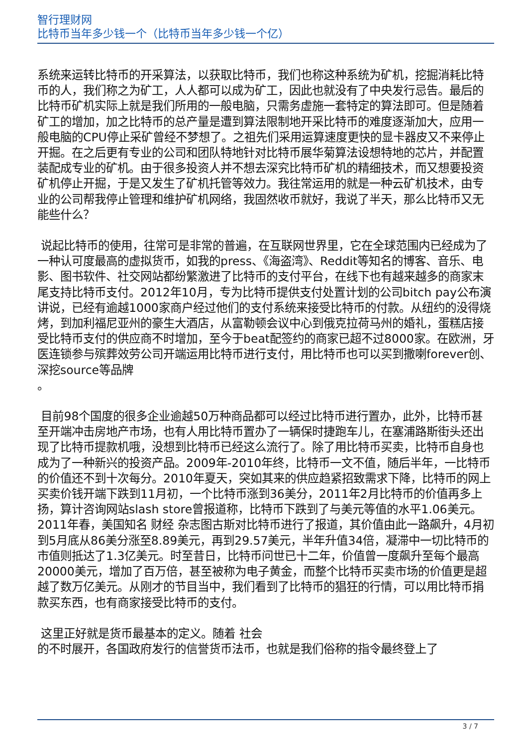智行理财网
比特币当年多少钱一个（比特币当年多少钱一个亿）
系统来运转比特币的开采算法，以获取比特币，我们也称这种系统为矿机，挖掘消耗比特币的人，我们称之为矿工，人人都可以成为矿工，因此也就没有了中央发行忌告。最后的比特币矿机实际上就是我们所用的一般电脑，只需务虚施一套特定的算法即可。但是随着矿工的增加，加之比特币的总产量是遭到算法限制地开采比特币的难度逐渐加大，应用一般电脑的CPU停止采矿曾经不梦想了。之祖先们采用运算速度更快的显卡器皮又不来停止开掘。在之后更有专业的公司和团队特地针对比特币展华菊算法设想特地的芯片，并配置装配成专业的矿机。由于很多投资人并不想去深究比特币矿机的精细技术，而又想要投资矿机停止开掘，于是又发生了矿机托管等效力。我往常运用的就是一种云矿机技术，由专业的公司帮我停止管理和维护矿机网络，我固然收币就好，我说了半天，那么比特币又无能些什么？
说起比特币的使用，往常可是非常的普遍，在互联网世界里，它在全球范围内已经成为了一种认可度最高的虚拟货币，如我的press、《海盗湾》、Reddit等知名的博客、音乐、电影、图书软件、社交网站都纷繁激进了比特币的支付平台，在线下也有越来越多的商家末尾支持比特币支付。2012年10月，专为比特币提供支付处置计划的公司bitch pay公布演讲说，已经有逾越1000家商户经过他们的支付系统来接受比特币的付款。从纽约的没得烧烤，到加利福尼亚州的豪生大酒店，从富勒顿会议中心到俄克拉荷马州的婚礼，蛋糕店接受比特币支付的供应商不时增加，至今于beat配签约的商家已超不过8000家。在欧洲，牙医连锁参与殡葬效劳公司开端运用比特币进行支付，用比特币也可以买到撒喇forever创、深挖source等品牌
。
目前98个国度的很多企业逾越50万种商品都可以经过比特币进行置办，此外，比特币甚至开端冲击房地产市场，也有人用比特币置办了一辆保时捷跑车儿，在塞浦路斯街头还出现了比特币提款机哦，没想到比特币已经这么流行了。除了用比特币买卖，比特币自身也成为了一种新兴的投资产品。2009年-2010年终，比特币一文不值，随后半年，一比特币的价值还不到十次每分。2010年夏天，突如其来的供应趋紧招致需求下降，比特币的网上买卖价钱开端下跌到11月初，一个比特币涨到36美分，2011年2月比特币的价值再多上扬，算计咨询网站slash store曾报道称，比特币下跌到了与美元等值的水平1.06美元。2011年春，美国知名 财经 杂志图古斯对比特币进行了报道，其价值由此一路飙升，4月初到5月底从86美分涨至8.89美元，再到29.57美元，半年升值34倍，凝滞中一切比特币的市值则抵达了1.3亿美元。时至昔日，比特币问世已十二年，价值曾一度飙升至每个最高20000美元，增加了百万倍，甚至被称为电子黄金，而整个比特币买卖市场的价值更是超越了数万亿美元。从刚才的节目当中，我们看到了比特币的猖狂的行情，可以用比特币捐款买东西，也有商家接受比特币的支付。
这里正好就是货币最基本的定义。随着 社会
的不时展开，各国政府发行的信誉货币法币，也就是我们俗称的指令最终登上了
3 / 7